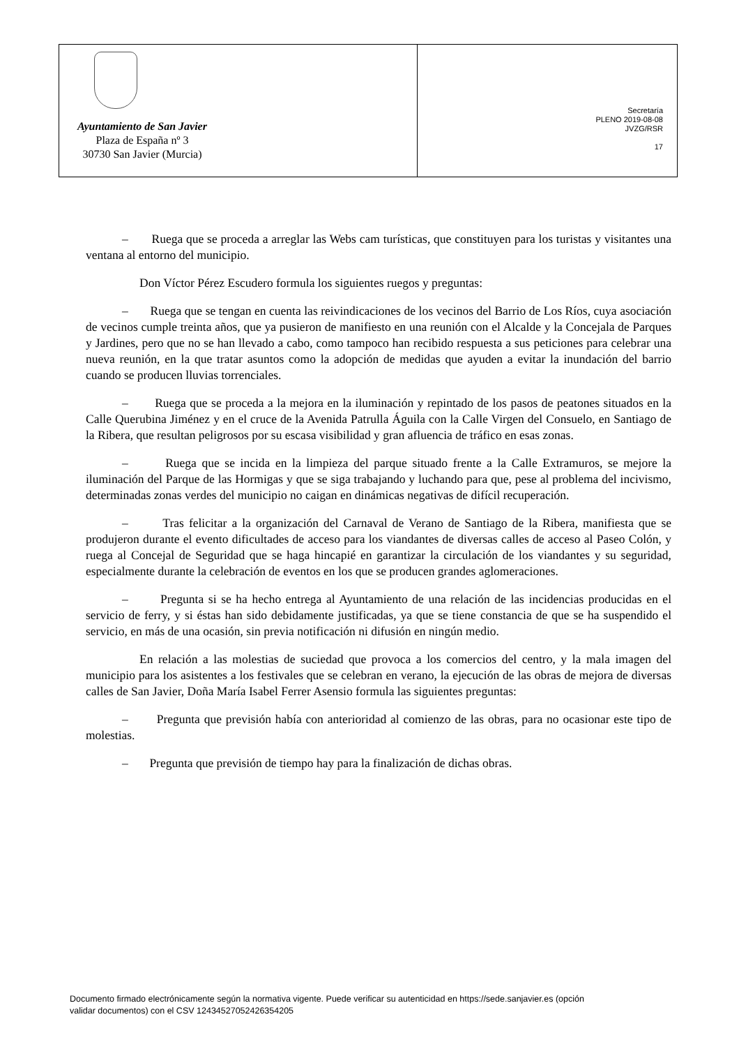Ayuntamiento de San Javier
Plaza de España nº 3
30730 San Javier (Murcia)
Secretaría
PLENO 2019-08-08
JVZG/RSR
17
– Ruega que se proceda a arreglar las Webs cam turísticas, que constituyen para los turistas y visitantes una ventana al entorno del municipio.
Don Víctor Pérez Escudero formula los siguientes ruegos y preguntas:
– Ruega que se tengan en cuenta las reivindicaciones de los vecinos del Barrio de Los Ríos, cuya asociación de vecinos cumple treinta años, que ya pusieron de manifiesto en una reunión con el Alcalde y la Concejala de Parques y Jardines, pero que no se han llevado a cabo, como tampoco han recibido respuesta a sus peticiones para celebrar una nueva reunión, en la que tratar asuntos como la adopción de medidas que ayuden a evitar la inundación del barrio cuando se producen lluvias torrenciales.
– Ruega que se proceda a la mejora en la iluminación y repintado de los pasos de peatones situados en la Calle Querubina Jiménez y en el cruce de la Avenida Patrulla Águila con la Calle Virgen del Consuelo, en Santiago de la Ribera, que resultan peligrosos por su escasa visibilidad y gran afluencia de tráfico en esas zonas.
– Ruega que se incida en la limpieza del parque situado frente a la Calle Extramuros, se mejore la iluminación del Parque de las Hormigas y que se siga trabajando y luchando para que, pese al problema del incivismo, determinadas zonas verdes del municipio no caigan en dinámicas negativas de difícil recuperación.
– Tras felicitar a la organización del Carnaval de Verano de Santiago de la Ribera, manifiesta que se produjeron durante el evento dificultades de acceso para los viandantes de diversas calles de acceso al Paseo Colón, y ruega al Concejal de Seguridad que se haga hincapié en garantizar la circulación de los viandantes y su seguridad, especialmente durante la celebración de eventos en los que se producen grandes aglomeraciones.
– Pregunta si se ha hecho entrega al Ayuntamiento de una relación de las incidencias producidas en el servicio de ferry, y si éstas han sido debidamente justificadas, ya que se tiene constancia de que se ha suspendido el servicio, en más de una ocasión, sin previa notificación ni difusión en ningún medio.
En relación a las molestias de suciedad que provoca a los comercios del centro, y la mala imagen del municipio para los asistentes a los festivales que se celebran en verano, la ejecución de las obras de mejora de diversas calles de San Javier, Doña María Isabel Ferrer Asensio formula las siguientes preguntas:
– Pregunta que previsión había con anterioridad al comienzo de las obras, para no ocasionar este tipo de molestias.
– Pregunta que previsión de tiempo hay para la finalización de dichas obras.
Documento firmado electrónicamente según la normativa vigente. Puede verificar su autenticidad en https://sede.sanjavier.es (opción
validar documentos) con el CSV 12434527052426354205